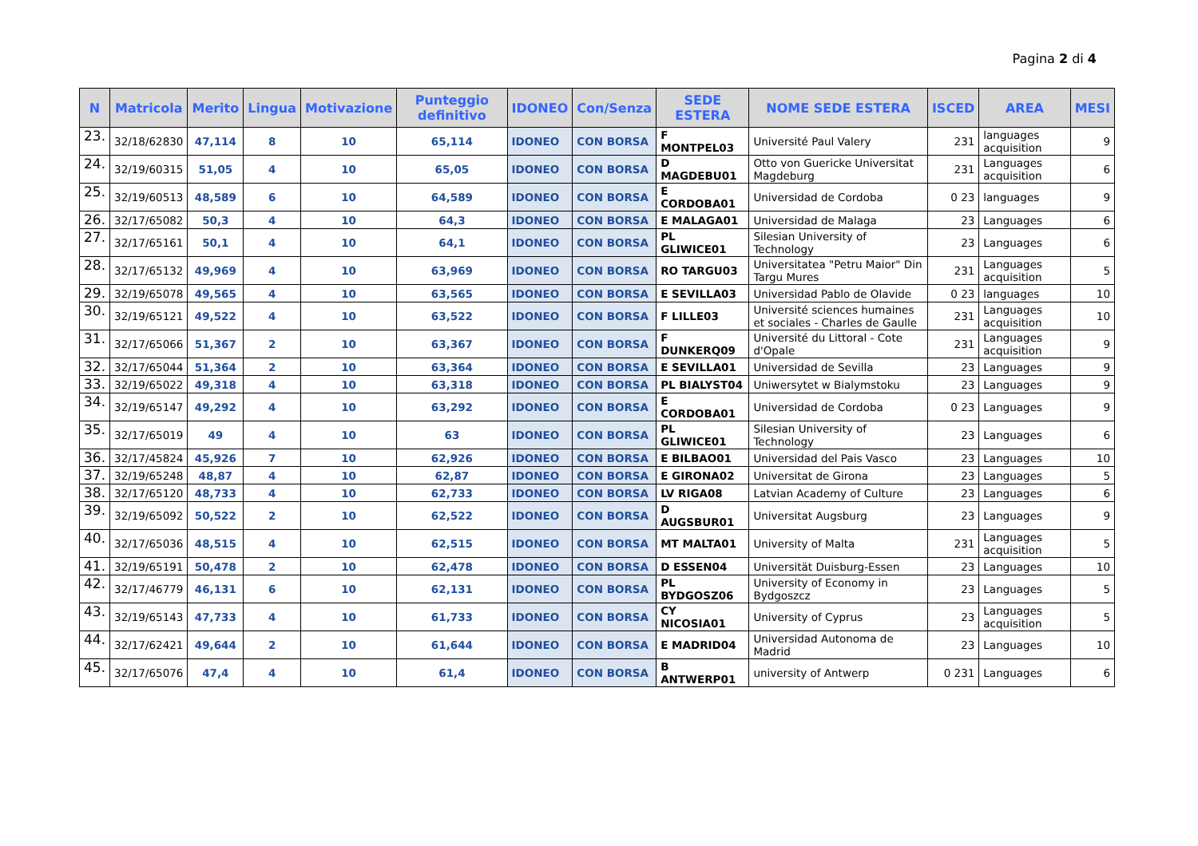Pagina 2 di 4
| N | Matricola | Merito | Lingua | Motivazione | Punteggio definitivo | IDONEO | Con/Senza | SEDE ESTERA | NOME SEDE ESTERA | ISCED | AREA | MESI |
| --- | --- | --- | --- | --- | --- | --- | --- | --- | --- | --- | --- | --- |
| 23. | 32/18/62830 | 47,114 | 8 | 10 | 65,114 | IDONEO | CON BORSA | F MONTPEL03 | Université Paul Valery | 231 | languages acquisition | 9 |
| 24. | 32/19/60315 | 51,05 | 4 | 10 | 65,05 | IDONEO | CON BORSA | D MAGDEBU01 | Otto von Guericke Universitat Magdeburg | 231 | Languages acquisition | 6 |
| 25. | 32/19/60513 | 48,589 | 6 | 10 | 64,589 | IDONEO | CON BORSA | E CORDOBA01 | Universidad de Cordoba | 0 23 | languages | 9 |
| 26. | 32/17/65082 | 50,3 | 4 | 10 | 64,3 | IDONEO | CON BORSA | E MALAGA01 | Universidad de Malaga | 23 | Languages | 6 |
| 27. | 32/17/65161 | 50,1 | 4 | 10 | 64,1 | IDONEO | CON BORSA | PL GLIWICE01 | Silesian University of Technology | 23 | Languages | 6 |
| 28. | 32/17/65132 | 49,969 | 4 | 10 | 63,969 | IDONEO | CON BORSA | RO TARGU03 | Universitatea "Petru Maior" Din Targu Mures | 231 | Languages acquisition | 5 |
| 29. | 32/19/65078 | 49,565 | 4 | 10 | 63,565 | IDONEO | CON BORSA | E SEVILLA03 | Universidad Pablo de Olavide | 0 23 | languages | 10 |
| 30. | 32/19/65121 | 49,522 | 4 | 10 | 63,522 | IDONEO | CON BORSA | F LILLE03 | Université sciences humaines et sociales - Charles de Gaulle | 231 | Languages acquisition | 10 |
| 31. | 32/17/65066 | 51,367 | 2 | 10 | 63,367 | IDONEO | CON BORSA | F DUNKERQ09 | Université du Littoral - Cote d'Opale | 231 | Languages acquisition | 9 |
| 32. | 32/17/65044 | 51,364 | 2 | 10 | 63,364 | IDONEO | CON BORSA | E SEVILLA01 | Universidad de Sevilla | 23 | Languages | 9 |
| 33. | 32/19/65022 | 49,318 | 4 | 10 | 63,318 | IDONEO | CON BORSA | PL BIALYST04 | Uniwersytet w Bialymstoku | 23 | Languages | 9 |
| 34. | 32/19/65147 | 49,292 | 4 | 10 | 63,292 | IDONEO | CON BORSA | E CORDOBA01 | Universidad de Cordoba | 0 23 | Languages | 9 |
| 35. | 32/17/65019 | 49 | 4 | 10 | 63 | IDONEO | CON BORSA | PL GLIWICE01 | Silesian University of Technology | 23 | Languages | 6 |
| 36. | 32/17/45824 | 45,926 | 7 | 10 | 62,926 | IDONEO | CON BORSA | E BILBAO01 | Universidad del Pais Vasco | 23 | Languages | 10 |
| 37. | 32/19/65248 | 48,87 | 4 | 10 | 62,87 | IDONEO | CON BORSA | E GIRONA02 | Universitat de Girona | 23 | Languages | 5 |
| 38. | 32/17/65120 | 48,733 | 4 | 10 | 62,733 | IDONEO | CON BORSA | LV RIGA08 | Latvian Academy of Culture | 23 | Languages | 6 |
| 39. | 32/19/65092 | 50,522 | 2 | 10 | 62,522 | IDONEO | CON BORSA | D AUGSBUR01 | Universitat Augsburg | 23 | Languages | 9 |
| 40. | 32/17/65036 | 48,515 | 4 | 10 | 62,515 | IDONEO | CON BORSA | MT MALTA01 | University of Malta | 231 | Languages acquisition | 5 |
| 41. | 32/19/65191 | 50,478 | 2 | 10 | 62,478 | IDONEO | CON BORSA | D ESSEN04 | Universität Duisburg-Essen | 23 | Languages | 10 |
| 42. | 32/17/46779 | 46,131 | 6 | 10 | 62,131 | IDONEO | CON BORSA | PL BYDGOSZ06 | University of Economy in Bydgoszcz | 23 | Languages | 5 |
| 43. | 32/19/65143 | 47,733 | 4 | 10 | 61,733 | IDONEO | CON BORSA | CY NICOSIA01 | University of Cyprus | 23 | Languages acquisition | 5 |
| 44. | 32/17/62421 | 49,644 | 2 | 10 | 61,644 | IDONEO | CON BORSA | E MADRID04 | Universidad Autonoma de Madrid | 23 | Languages | 10 |
| 45. | 32/17/65076 | 47,4 | 4 | 10 | 61,4 | IDONEO | CON BORSA | B ANTWERP01 | university of Antwerp | 0 231 | Languages | 6 |